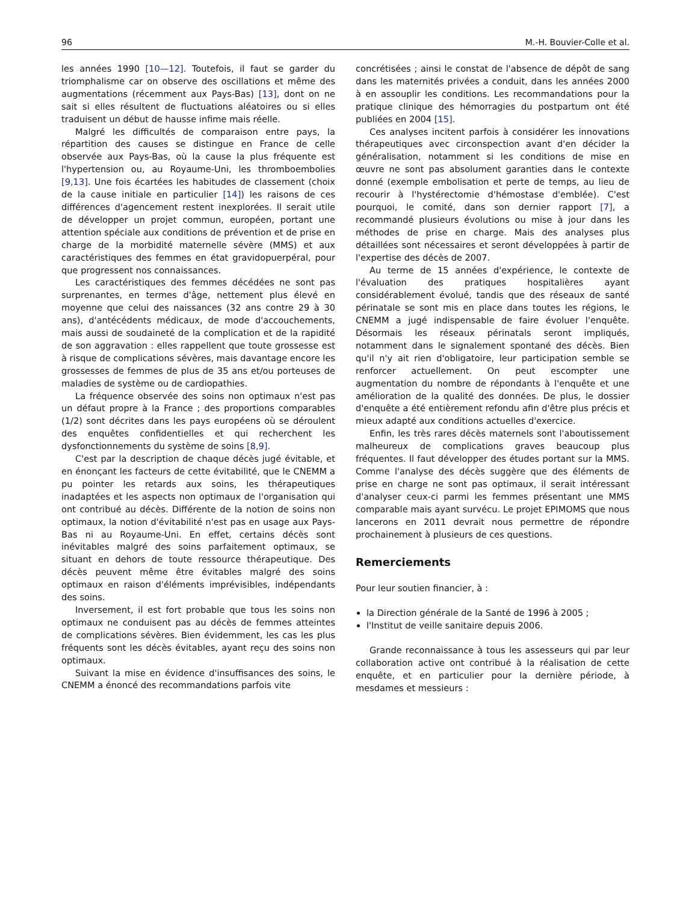96 M.-H. Bouvier-Colle et al.
les années 1990 [10—12]. Toutefois, il faut se garder du triomphalisme car on observe des oscillations et même des augmentations (récemment aux Pays-Bas) [13], dont on ne sait si elles résultent de fluctuations aléatoires ou si elles traduisent un début de hausse infime mais réelle.
Malgré les difficultés de comparaison entre pays, la répartition des causes se distingue en France de celle observée aux Pays-Bas, où la cause la plus fréquente est l'hypertension ou, au Royaume-Uni, les thromboembolies [9,13]. Une fois écartées les habitudes de classement (choix de la cause initiale en particulier [14]) les raisons de ces différences d'agencement restent inexplorées. Il serait utile de développer un projet commun, européen, portant une attention spéciale aux conditions de prévention et de prise en charge de la morbidité maternelle sévère (MMS) et aux caractéristiques des femmes en état gravidopuerpéral, pour que progressent nos connaissances.
Les caractéristiques des femmes décédées ne sont pas surprenantes, en termes d'âge, nettement plus élevé en moyenne que celui des naissances (32 ans contre 29 à 30 ans), d'antécédents médicaux, de mode d'accouchements, mais aussi de soudaineté de la complication et de la rapidité de son aggravation : elles rappellent que toute grossesse est à risque de complications sévères, mais davantage encore les grossesses de femmes de plus de 35 ans et/ou porteuses de maladies de système ou de cardiopathies.
La fréquence observée des soins non optimaux n'est pas un défaut propre à la France ; des proportions comparables (1/2) sont décrites dans les pays européens où se déroulent des enquêtes confidentielles et qui recherchent les dysfonctionnements du système de soins [8,9].
C'est par la description de chaque décès jugé évitable, et en énonçant les facteurs de cette évitabilité, que le CNEMM a pu pointer les retards aux soins, les thérapeutiques inadaptées et les aspects non optimaux de l'organisation qui ont contribué au décès. Différente de la notion de soins non optimaux, la notion d'évitabilité n'est pas en usage aux Pays-Bas ni au Royaume-Uni. En effet, certains décès sont inévitables malgré des soins parfaitement optimaux, se situant en dehors de toute ressource thérapeutique. Des décès peuvent même être évitables malgré des soins optimaux en raison d'éléments imprévisibles, indépendants des soins.
Inversement, il est fort probable que tous les soins non optimaux ne conduisent pas au décès de femmes atteintes de complications sévères. Bien évidemment, les cas les plus fréquents sont les décès évitables, ayant reçu des soins non optimaux.
Suivant la mise en évidence d'insuffisances des soins, le CNEMM a énoncé des recommandations parfois vite
concrétisées ; ainsi le constat de l'absence de dépôt de sang dans les maternités privées a conduit, dans les années 2000 à en assouplir les conditions. Les recommandations pour la pratique clinique des hémorragies du postpartum ont été publiées en 2004 [15].
Ces analyses incitent parfois à considérer les innovations thérapeutiques avec circonspection avant d'en décider la généralisation, notamment si les conditions de mise en œuvre ne sont pas absolument garanties dans le contexte donné (exemple embolisation et perte de temps, au lieu de recourir à l'hystérectomie d'hémostase d'emblée). C'est pourquoi, le comité, dans son dernier rapport [7], a recommandé plusieurs évolutions ou mise à jour dans les méthodes de prise en charge. Mais des analyses plus détaillées sont nécessaires et seront développées à partir de l'expertise des décès de 2007.
Au terme de 15 années d'expérience, le contexte de l'évaluation des pratiques hospitalières ayant considérablement évolué, tandis que des réseaux de santé périnatale se sont mis en place dans toutes les régions, le CNEMM a jugé indispensable de faire évoluer l'enquête. Désormais les réseaux périnatals seront impliqués, notamment dans le signalement spontané des décès. Bien qu'il n'y ait rien d'obligatoire, leur participation semble se renforcer actuellement. On peut escompter une augmentation du nombre de répondants à l'enquête et une amélioration de la qualité des données. De plus, le dossier d'enquête a été entièrement refondu afin d'être plus précis et mieux adapté aux conditions actuelles d'exercice.
Enfin, les très rares décès maternels sont l'aboutissement malheureux de complications graves beaucoup plus fréquentes. Il faut développer des études portant sur la MMS. Comme l'analyse des décès suggère que des éléments de prise en charge ne sont pas optimaux, il serait intéressant d'analyser ceux-ci parmi les femmes présentant une MMS comparable mais ayant survécu. Le projet EPIMOMS que nous lancerons en 2011 devrait nous permettre de répondre prochainement à plusieurs de ces questions.
Remerciements
Pour leur soutien financier, à :
la Direction générale de la Santé de 1996 à 2005 ;
l'Institut de veille sanitaire depuis 2006.
Grande reconnaissance à tous les assesseurs qui par leur collaboration active ont contribué à la réalisation de cette enquête, et en particulier pour la dernière période, à mesdames et messieurs :